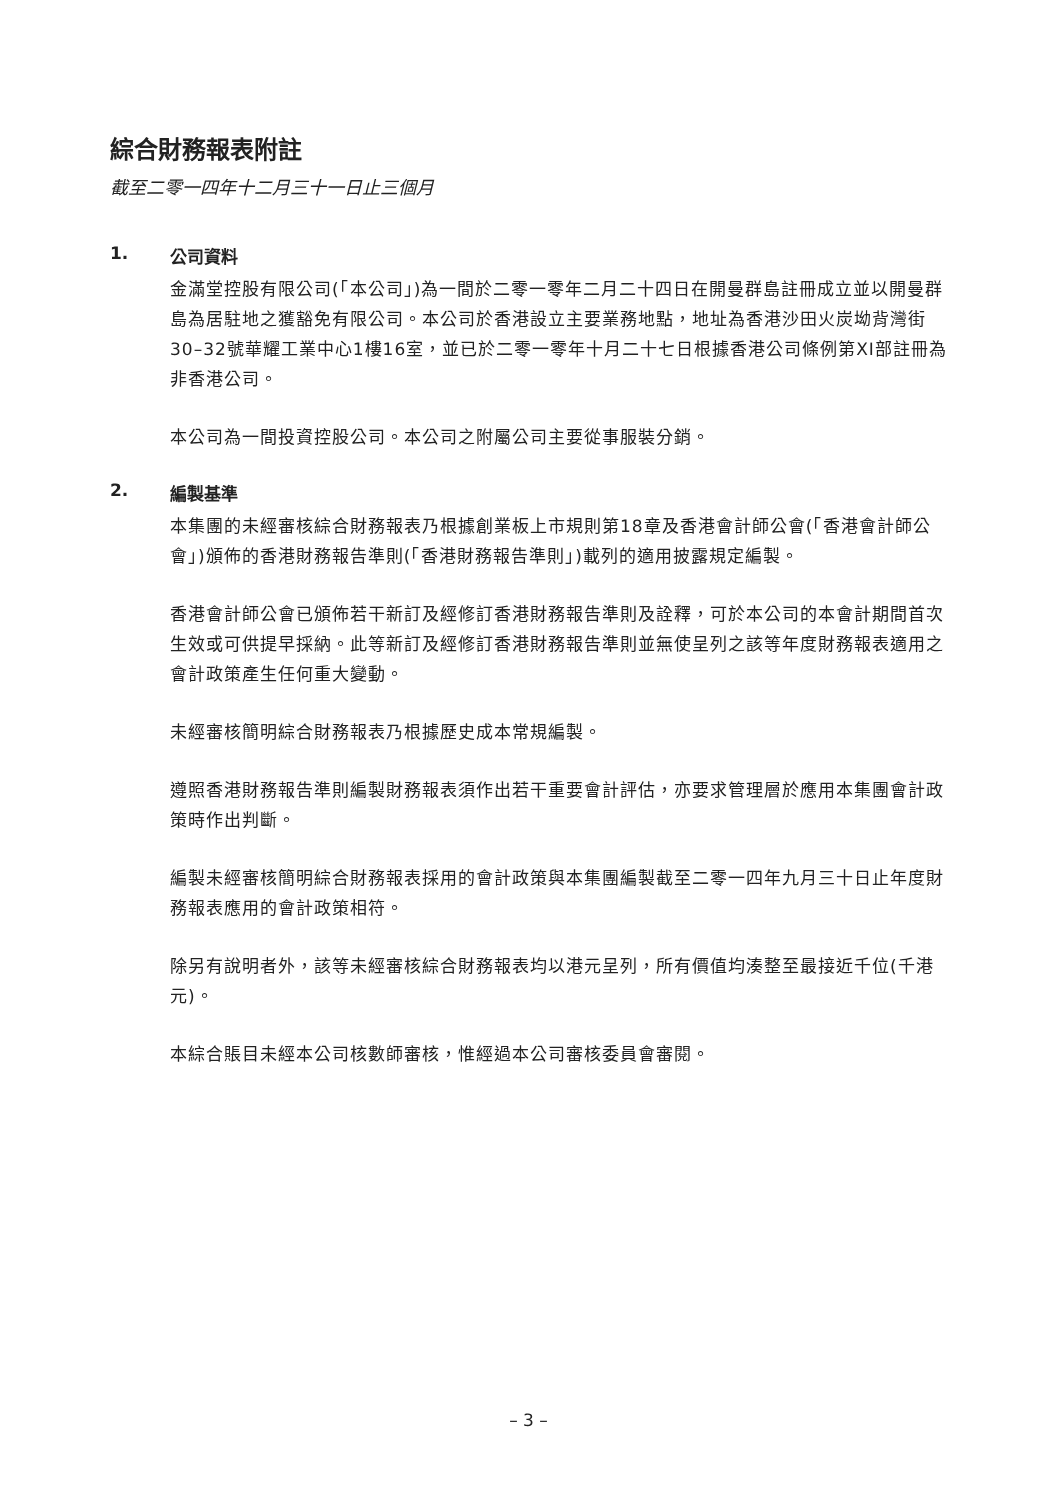綜合財務報表附註
截至二零一四年十二月三十一日止三個月
1. 公司資料
金滿堂控股有限公司(「本公司」)為一間於二零一零年二月二十四日在開曼群島註冊成立並以開曼群島為居駐地之獲豁免有限公司。本公司於香港設立主要業務地點，地址為香港沙田火炭坳背灣街30–32號華耀工業中心1樓16室，並已於二零一零年十月二十七日根據香港公司條例第XI部註冊為非香港公司。
本公司為一間投資控股公司。本公司之附屬公司主要從事服裝分銷。
2. 編製基準
本集團的未經審核綜合財務報表乃根據創業板上市規則第18章及香港會計師公會(「香港會計師公會」)頒佈的香港財務報告準則(「香港財務報告準則」)載列的適用披露規定編製。
香港會計師公會已頒佈若干新訂及經修訂香港財務報告準則及詮釋，可於本公司的本會計期間首次生效或可供提早採納。此等新訂及經修訂香港財務報告準則並無使呈列之該等年度財務報表適用之會計政策產生任何重大變動。
未經審核簡明綜合財務報表乃根據歷史成本常規編製。
遵照香港財務報告準則編製財務報表須作出若干重要會計評估，亦要求管理層於應用本集團會計政策時作出判斷。
編製未經審核簡明綜合財務報表採用的會計政策與本集團編製截至二零一四年九月三十日止年度財務報表應用的會計政策相符。
除另有說明者外，該等未經審核綜合財務報表均以港元呈列，所有價值均湊整至最接近千位(千港元)。
本綜合賬目未經本公司核數師審核，惟經過本公司審核委員會審閱。
– 3 –